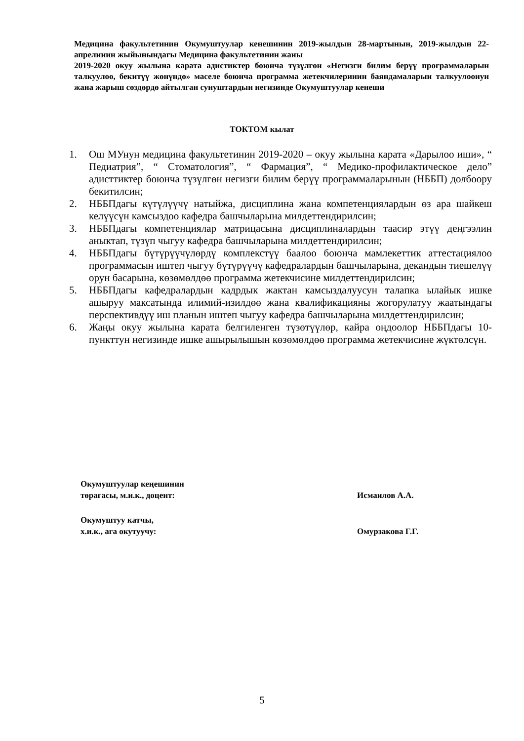Медицина факультетинин Окумуштуулар кенешинин 2019-жылдын 28-мартынын, 2019-жылдын 22-апрелинин жыйынындагы Медицина факультетинин жаны
2019-2020 окуу жылына карата адистиктер боюнча түзүлгөн «Негизги билим берүү программаларын талкуулоо, бекитүү жөнүндө» маселе боюнча программа жетекчилеринин баяндамаларын талкуулоонун жана жарыш сөздөрдө айтылган сунуштардын негизинде Окумуштуулар кенеши
ТОКТОМ кылат
1. Ош МУнун медицина факультетинин 2019-2020 – окуу жылына карата «Дарылоо иши», “ Педиатрия”, “ Стоматология”, “ Фармация”, “ Медико-профилактическое дело” адисттиктер боюнча түзүлгөн негизги билим берүү программаларынын (НББП) долбоору бекитилсин;
2. НББПдагы күтүлүүчү натыйжа, дисциплина жана компетенциялардын өз ара шайкеш келүүсүн камсыздоо кафедра башчыларына милдеттендирилсин;
3. НББПдагы компетенциялар матрицасына дисциплиналардын таасир этүү деңгээлин аныктап, түзүп чыгуу кафедра башчыларына милдеттендирилсин;
4. НББПдагы бүтүрүүчүлөрдү комплекстүү баалоо боюнча мамлекеттик аттестациялоо программасын иштеп чыгуу бүтүрүүчү кафедралардын башчыларына, декандын тиешелүү орун басарына, көзөмөлдөө программа жетекчисине милдеттендирилсин;
5. НББПдагы кафедралардын кадрдык жактан камсыздалуусун талапка ылайык ишке ашыруу максатында илимий-изилдөө жана квалификацияны жогорулатуу жаатындагы перспективдүү иш планын иштеп чыгуу кафедра башчыларына милдеттендирилсин;
6. Жаңы окуу жылына карата белгиленген түзөтүүлөр, кайра оңдоолор НББПдагы 10-пункттун негизинде ишке ашырылышын көзөмөлдөө программа жетекчисине жүктөлсүн.
Окумуштуулар кеңешинин
төрагасы, м.и.к., доцент:
Исмаилов А.А.
Окумуштуу катчы,
х.и.к., ага окутуучу:
Омурзакова Г.Г.
5